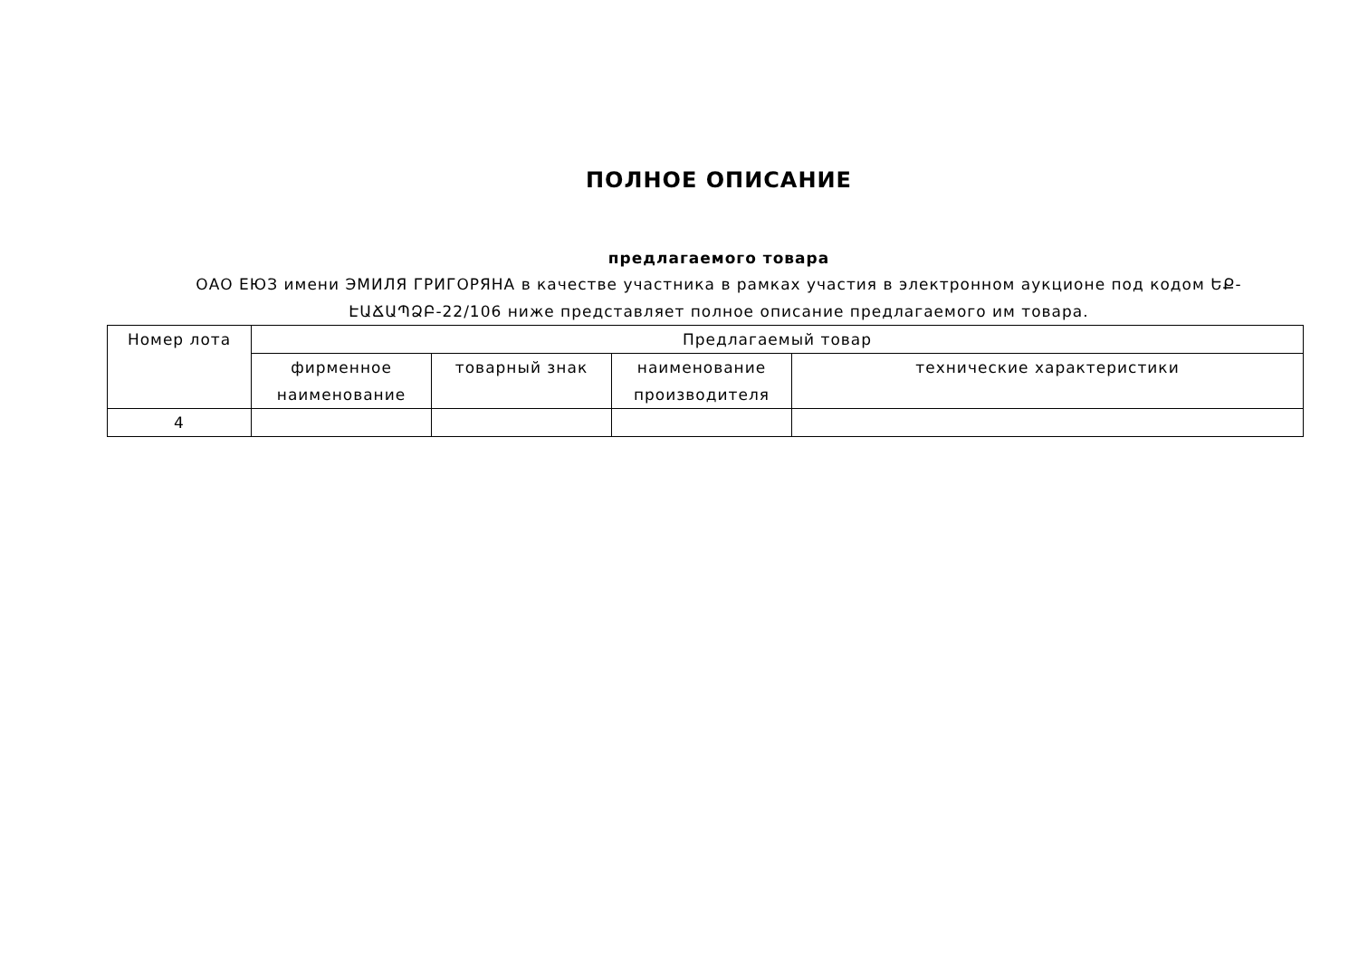ПОЛНОЕ ОПИСАНИЕ
предлагаемого товара
ОАО ЕЮЗ имени ЭМИЛЯ ГРИГОРЯНА в качестве участника в рамках участия в электронном аукционе под кодом ԵՔ-ԷԱՃԱՊՁԲ-22/106 ниже представляет полное описание предлагаемого им товара.
| Номер лота | Предлагаемый товар | | | |
| --- | --- | --- | --- | --- |
| | фирменное наименование | товарный знак | наименование производителя | технические характеристики |
| 4 | | | | |